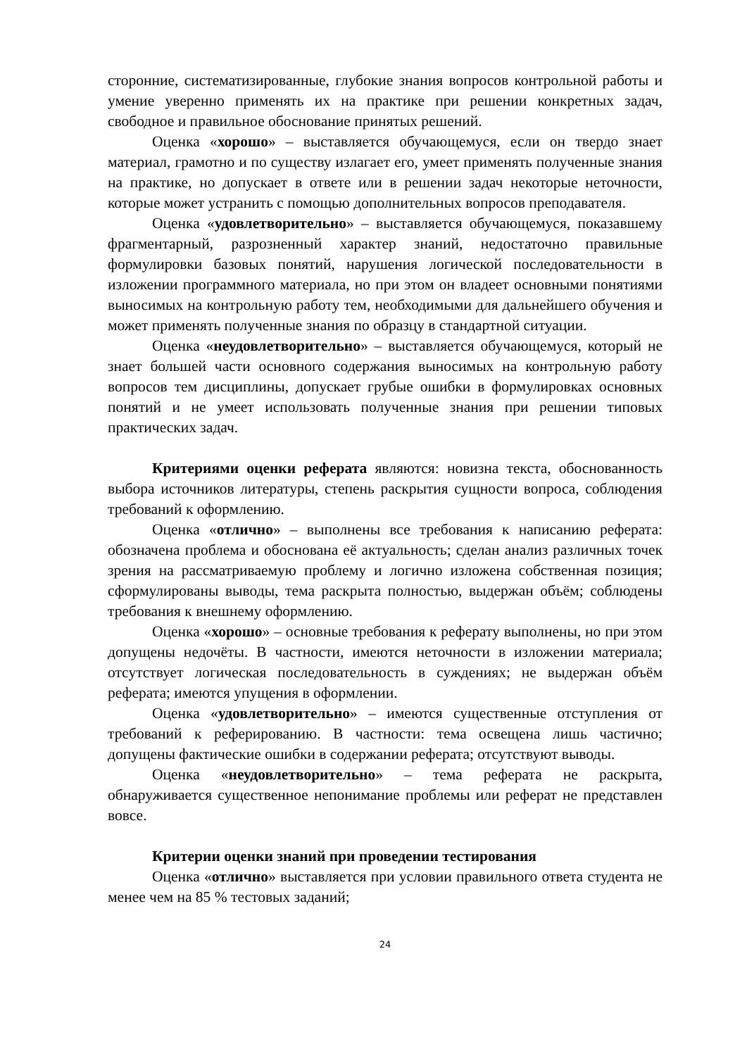сторонние, систематизированные, глубокие знания вопросов контрольной работы и умение уверенно применять их на практике при решении конкретных задач, свободное и правильное обоснование принятых решений.
Оценка «хорошо» – выставляется обучающемуся, если он твердо знает материал, грамотно и по существу излагает его, умеет применять полученные знания на практике, но допускает в ответе или в решении задач некоторые неточности, которые может устранить с помощью дополнительных вопросов преподавателя.
Оценка «удовлетворительно» – выставляется обучающемуся, показавшему фрагментарный, разрозненный характер знаний, недостаточно правильные формулировки базовых понятий, нарушения логической последовательности в изложении программного материала, но при этом он владеет основными понятиями выносимых на контрольную работу тем, необходимыми для дальнейшего обучения и может применять полученные знания по образцу в стандартной ситуации.
Оценка «неудовлетворительно» – выставляется обучающемуся, который не знает большей части основного содержания выносимых на контрольную работу вопросов тем дисциплины, допускает грубые ошибки в формулировках основных понятий и не умеет использовать полученные знания при решении типовых практических задач.
Критериями оценки реферата являются: новизна текста, обоснованность выбора источников литературы, степень раскрытия сущности вопроса, соблюдения требований к оформлению.
Оценка «отлично» – выполнены все требования к написанию реферата: обозначена проблема и обоснована её актуальность; сделан анализ различных точек зрения на рассматриваемую проблему и логично изложена собственная позиция; сформулированы выводы, тема раскрыта полностью, выдержан объём; соблюдены требования к внешнему оформлению.
Оценка «хорошо» – основные требования к реферату выполнены, но при этом допущены недочёты. В частности, имеются неточности в изложении материала; отсутствует логическая последовательность в суждениях; не выдержан объём реферата; имеются упущения в оформлении.
Оценка «удовлетворительно» – имеются существенные отступления от требований к реферированию. В частности: тема освещена лишь частично; допущены фактические ошибки в содержании реферата; отсутствуют выводы.
Оценка «неудовлетворительно» – тема реферата не раскрыта, обнаруживается существенное непонимание проблемы или реферат не представлен вовсе.
Критерии оценки знаний при проведении тестирования
Оценка «отлично» выставляется при условии правильного ответа студента не менее чем на 85 % тестовых заданий;
24